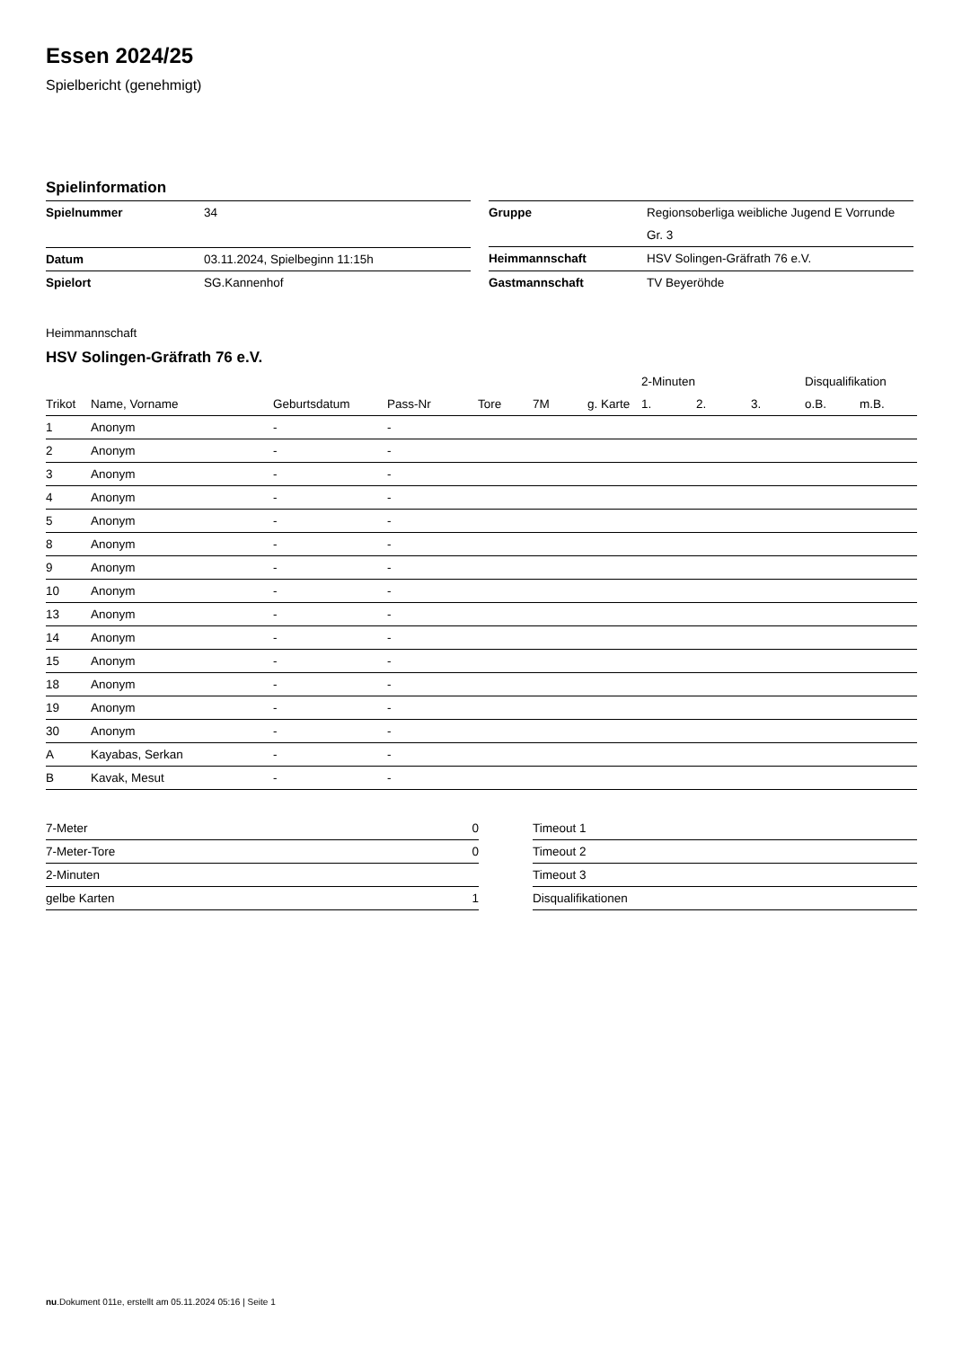Essen 2024/25
Spielbericht (genehmigt)
Spielinformation
| Spielnummer | 34 |
| Datum | 03.11.2024, Spielbeginn 11:15h |
| Spielort | SG.Kannenhof |
| Gruppe | Regionsoberliga weibliche Jugend E Vorrunde Gr. 3 |
| Heimmannschaft | HSV Solingen-Gräfrath 76 e.V. |
| Gastmannschaft | TV Beyeröhde |
Heimmannschaft
HSV Solingen-Gräfrath 76 e.V.
| | | | | | | | 2-Minuten | | | Disqualifikation | |
| --- | --- | --- | --- | --- | --- | --- | --- | --- | --- | --- | --- |
| Trikot | Name, Vorname | Geburtsdatum | Pass-Nr | Tore | 7M | g. Karte | 1. | 2. | 3. | o.B. | m.B. |
| 1 | Anonym | - | - | | | | | | | | |
| 2 | Anonym | - | - | | | | | | | | |
| 3 | Anonym | - | - | | | | | | | | |
| 4 | Anonym | - | - | | | | | | | | |
| 5 | Anonym | - | - | | | | | | | | |
| 8 | Anonym | - | - | | | | | | | | |
| 9 | Anonym | - | - | | | | | | | | |
| 10 | Anonym | - | - | | | | | | | | |
| 13 | Anonym | - | - | | | | | | | | |
| 14 | Anonym | - | - | | | | | | | | |
| 15 | Anonym | - | - | | | | | | | | |
| 18 | Anonym | - | - | | | | | | | | |
| 19 | Anonym | - | - | | | | | | | | |
| 30 | Anonym | - | - | | | | | | | | |
| A | Kayabas, Serkan | - | - | | | | | | | | |
| B | Kavak, Mesut | - | - | | | | | | | | |
| 7-Meter | 0 |
| 7-Meter-Tore | 0 |
| 2-Minuten | |
| gelbe Karten | 1 |
| Timeout 1 |
| Timeout 2 |
| Timeout 3 |
| Disqualifikationen |
nu.Dokument 011e, erstellt am 05.11.2024 05:16 | Seite 1